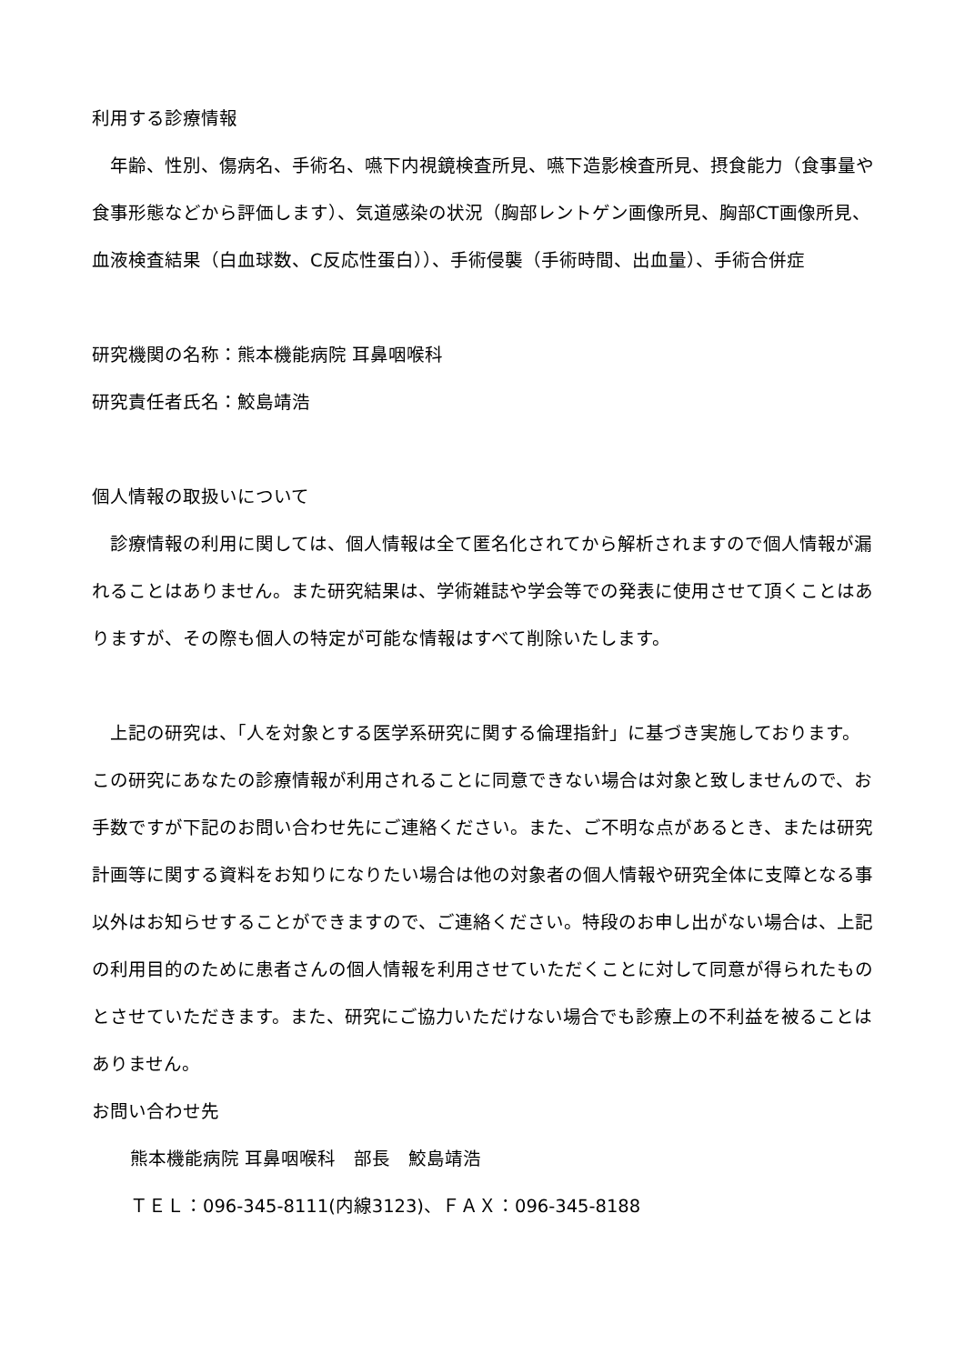利用する診療情報
　年齢、性別、傷病名、手術名、嚥下内視鏡検査所見、嚥下造影検査所見、摂食能力（食事量や食事形態などから評価します）、気道感染の状況（胸部レントゲン画像所見、胸部CT画像所見、血液検査結果（白血球数、C反応性蛋白））、手術侵襲（手術時間、出血量）、手術合併症
研究機関の名称：熊本機能病院 耳鼻咽喉科
研究責任者氏名：鮫島靖浩
個人情報の取扱いについて
　診療情報の利用に関しては、個人情報は全て匿名化されてから解析されますので個人情報が漏れることはありません。また研究結果は、学術雑誌や学会等での発表に使用させて頂くことはありますが、その際も個人の特定が可能な情報はすべて削除いたします。
　上記の研究は、「人を対象とする医学系研究に関する倫理指針」に基づき実施しております。この研究にあなたの診療情報が利用されることに同意できない場合は対象と致しませんので、お手数ですが下記のお問い合わせ先にご連絡ください。また、ご不明な点があるとき、または研究計画等に関する資料をお知りになりたい場合は他の対象者の個人情報や研究全体に支障となる事以外はお知らせすることができますので、ご連絡ください。特段のお申し出がない場合は、上記の利用目的のために患者さんの個人情報を利用させていただくことに対して同意が得られたものとさせていただきます。また、研究にご協力いただけない場合でも診療上の不利益を被ることはありません。
お問い合わせ先
熊本機能病院 耳鼻咽喉科　部長　鮫島靖浩
ＴＥＬ：096-345-8111(内線3123)、ＦＡＸ：096-345-8188